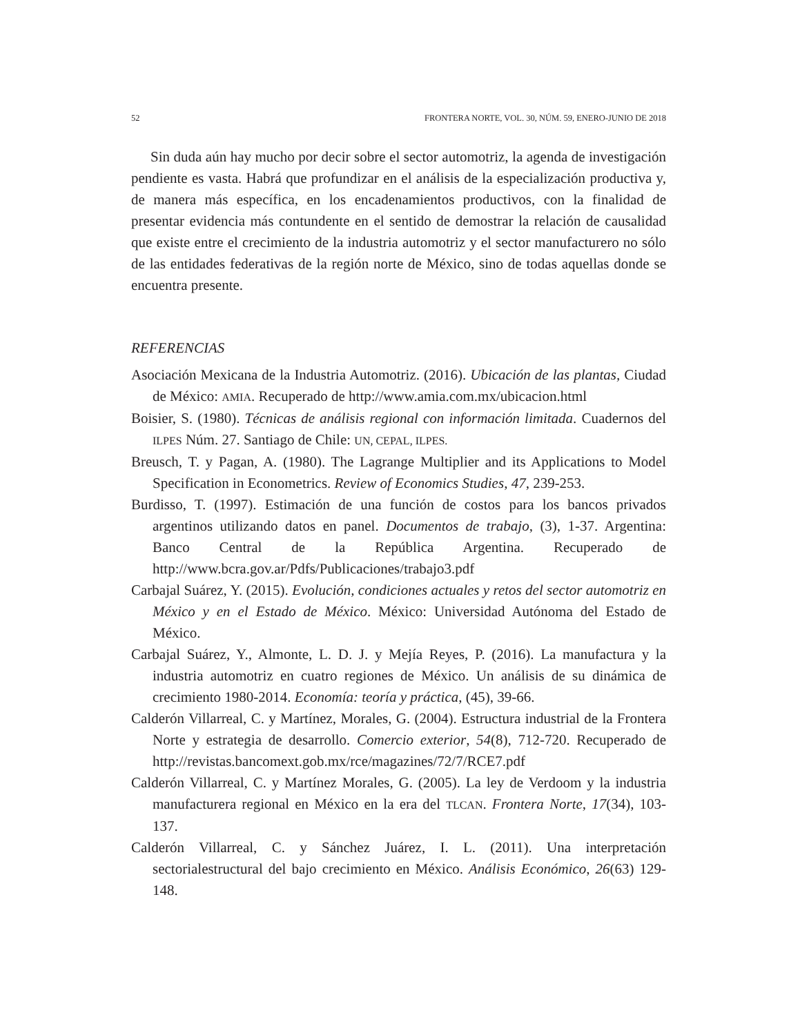52 FRONTERA NORTE, VOL. 30, NÚM. 59, ENERO-JUNIO DE 2018
Sin duda aún hay mucho por decir sobre el sector automotriz, la agenda de investigación pendiente es vasta. Habrá que profundizar en el análisis de la especialización productiva y, de manera más específica, en los encadenamientos productivos, con la finalidad de presentar evidencia más contundente en el sentido de demostrar la relación de causalidad que existe entre el crecimiento de la industria automotriz y el sector manufacturero no sólo de las entidades federativas de la región norte de México, sino de todas aquellas donde se encuentra presente.
REFERENCIAS
Asociación Mexicana de la Industria Automotriz. (2016). Ubicación de las plantas, Ciudad de México: AMIA. Recuperado de http://www.amia.com.mx/ubicacion.html
Boisier, S. (1980). Técnicas de análisis regional con información limitada. Cuadernos del ILPES Núm. 27. Santiago de Chile: UN, CEPAL, ILPES.
Breusch, T. y Pagan, A. (1980). The Lagrange Multiplier and its Applications to Model Specification in Econometrics. Review of Economics Studies, 47, 239-253.
Burdisso, T. (1997). Estimación de una función de costos para los bancos privados argentinos utilizando datos en panel. Documentos de trabajo, (3), 1-37. Argentina: Banco Central de la República Argentina. Recuperado de http://www.bcra.gov.ar/Pdfs/Publicaciones/trabajo3.pdf
Carbajal Suárez, Y. (2015). Evolución, condiciones actuales y retos del sector automotriz en México y en el Estado de México. México: Universidad Autónoma del Estado de México.
Carbajal Suárez, Y., Almonte, L. D. J. y Mejía Reyes, P. (2016). La manufactura y la industria automotriz en cuatro regiones de México. Un análisis de su dinámica de crecimiento 1980-2014. Economía: teoría y práctica, (45), 39-66.
Calderón Villarreal, C. y Martínez, Morales, G. (2004). Estructura industrial de la Frontera Norte y estrategia de desarrollo. Comercio exterior, 54(8), 712-720. Recuperado de http://revistas.bancomext.gob.mx/rce/magazines/72/7/RCE7.pdf
Calderón Villarreal, C. y Martínez Morales, G. (2005). La ley de Verdoom y la industria manufacturera regional en México en la era del TLCAN. Frontera Norte, 17(34), 103-137.
Calderón Villarreal, C. y Sánchez Juárez, I. L. (2011). Una interpretación sectorialestructural del bajo crecimiento en México. Análisis Económico, 26(63) 129-148.